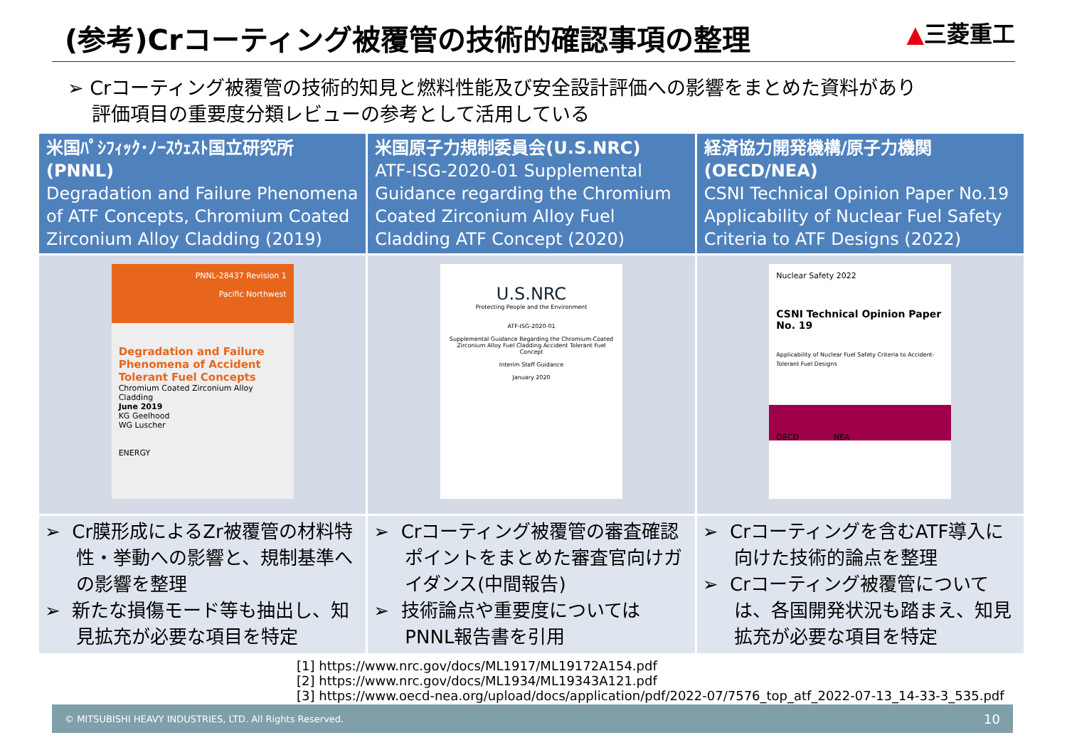(参考)Crコーティング被覆管の技術的確認事項の整理
▲三菱重工
➢ Crコーティング被覆管の技術的知見と燃料性能及び安全設計評価への影響をまとめた資料があり
評価項目の重要度分類レビューの参考として活用している
| 米国ﾊﾟｼﾌｨｯｸ･ﾉｰｽｳｪｽﾄ国立研究所 (PNNL) Degradation and Failure Phenomena of ATF Concepts, Chromium Coated Zirconium Alloy Cladding (2019) | 米国原子力規制委員会(U.S.NRC) ATF-ISG-2020-01 Supplemental Guidance regarding the Chromium Coated Zirconium Alloy Fuel Cladding ATF Concept (2020) | 経済協力開発機構/原子力機関 (OECD/NEA) CSNI Technical Opinion Paper No.19 Applicability of Nuclear Fuel Safety Criteria to ATF Designs (2022) |
| --- | --- | --- |
| PNNL-28437 Revision 1 Pacific Northwest Degradation and Failure Phenomena of Accident Tolerant Fuel Concepts Chromium Coated Zirconium Alloy Cladding June 2019 KG Geelhood WG Luscher ENERGY | U.S.NRC Protecting People and the Environment ATF-ISG-2020-01 Supplemental Guidance Regarding the Chromium-Coated Zirconium Alloy Fuel Cladding Accident Tolerant Fuel Concept Interim Staff Guidance January 2020 | Nuclear Safety 2022 CSNI Technical Opinion Paper No. 19 Applicability of Nuclear Fuel Safety Criteria to Accident-Tolerant Fuel Designs OECD NEA |
| ➢ Cr膜形成によるZr被覆管の材料特性・挙動への影響と、規制基準への影響を整理 ➢ 新たな損傷モード等も抽出し、知見拡充が必要な項目を特定 | ➢ Crコーティング被覆管の審査確認ポイントをまとめた審査官向けガイダンス(中間報告) ➢ 技術論点や重要度については PNNL報告書を引用 | ➢ Crコーティングを含むATF導入に向けた技術的論点を整理 ➢ Crコーティング被覆管については、各国開発状況も踏まえ、知見拡充が必要な項目を特定 |
[1] https://www.nrc.gov/docs/ML1917/ML19172A154.pdf
[2] https://www.nrc.gov/docs/ML1934/ML19343A121.pdf
[3] https://www.oecd-nea.org/upload/docs/application/pdf/2022-07/7576_top_atf_2022-07-13_14-33-3_535.pdf
© MITSUBISHI HEAVY INDUSTRIES, LTD. All Rights Reserved. 10